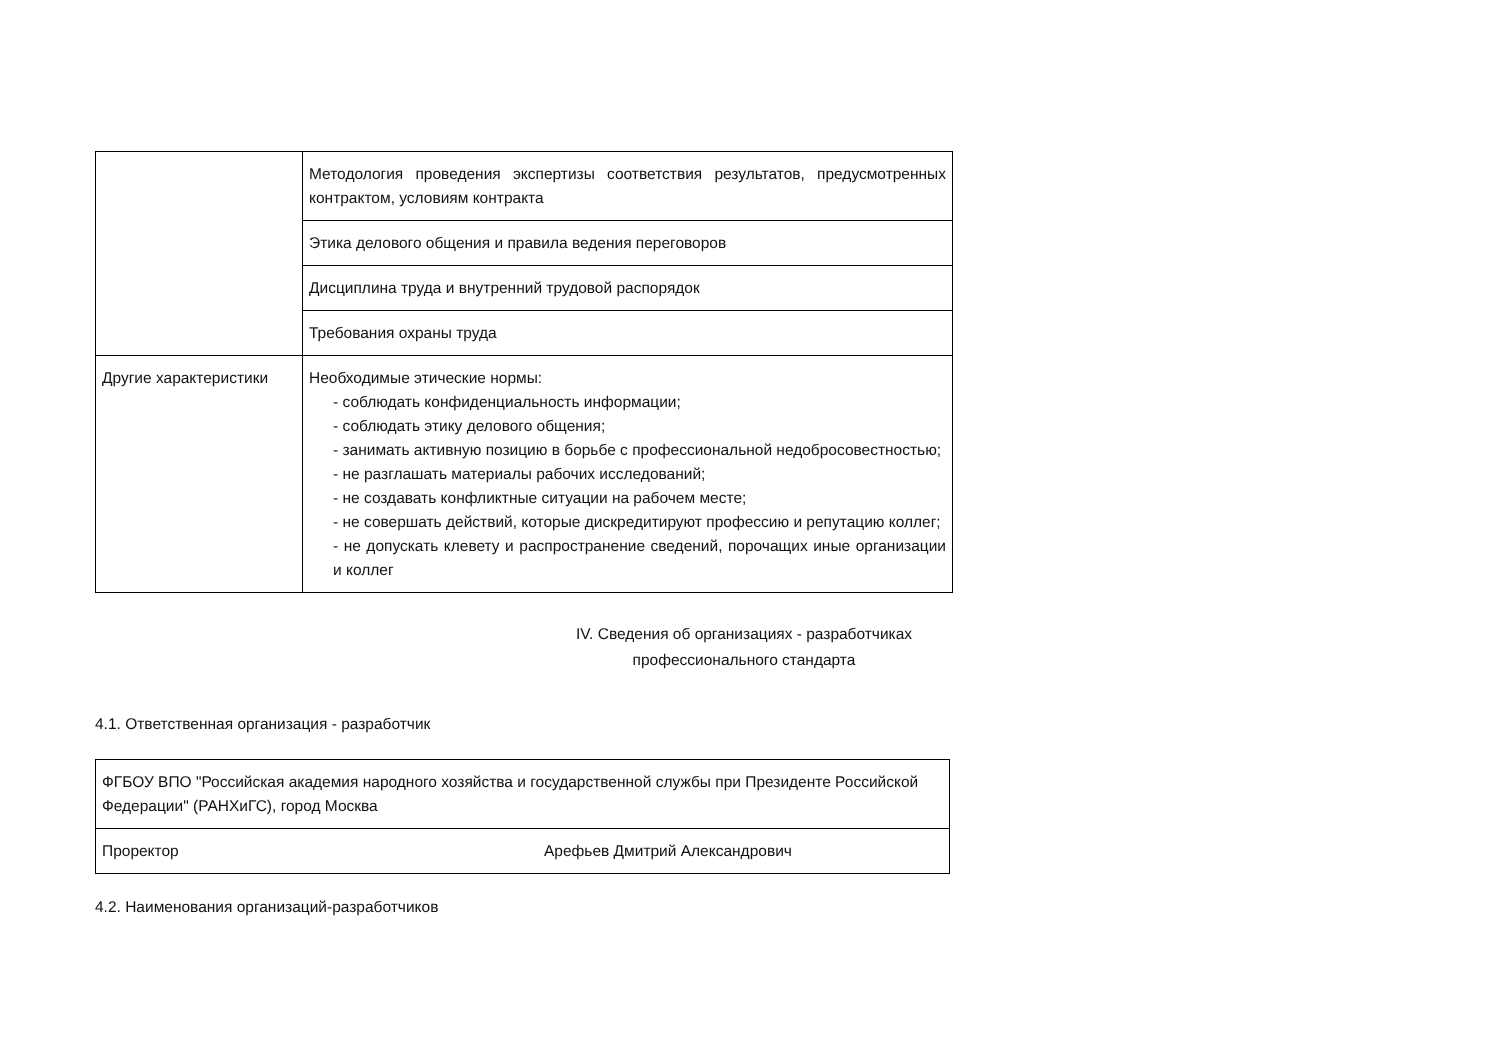| | Методология проведения экспертизы соответствия результатов, предусмотренных контрактом, условиям контракта |
| | Этика делового общения и правила ведения переговоров |
| | Дисциплина труда и внутренний трудовой распорядок |
| | Требования охраны труда |
| Другие характеристики | Необходимые этические нормы: - соблюдать конфиденциальность информации; - соблюдать этику делового общения; - занимать активную позицию в борьбе с профессиональной недобросовестностью; - не разглашать материалы рабочих исследований; - не создавать конфликтные ситуации на рабочем месте; - не совершать действий, которые дискредитируют профессию и репутацию коллег; - не допускать клевету и распространение сведений, порочащих иные организации и коллег |
IV. Сведения об организациях - разработчиках
профессионального стандарта
4.1. Ответственная организация - разработчик
| ФГБОУ ВПО "Российская академия народного хозяйства и государственной службы при Президенте Российской Федерации" (РАНХиГС), город Москва | |
| Проректор | Арефьев Дмитрий Александрович |
4.2. Наименования организаций-разработчиков